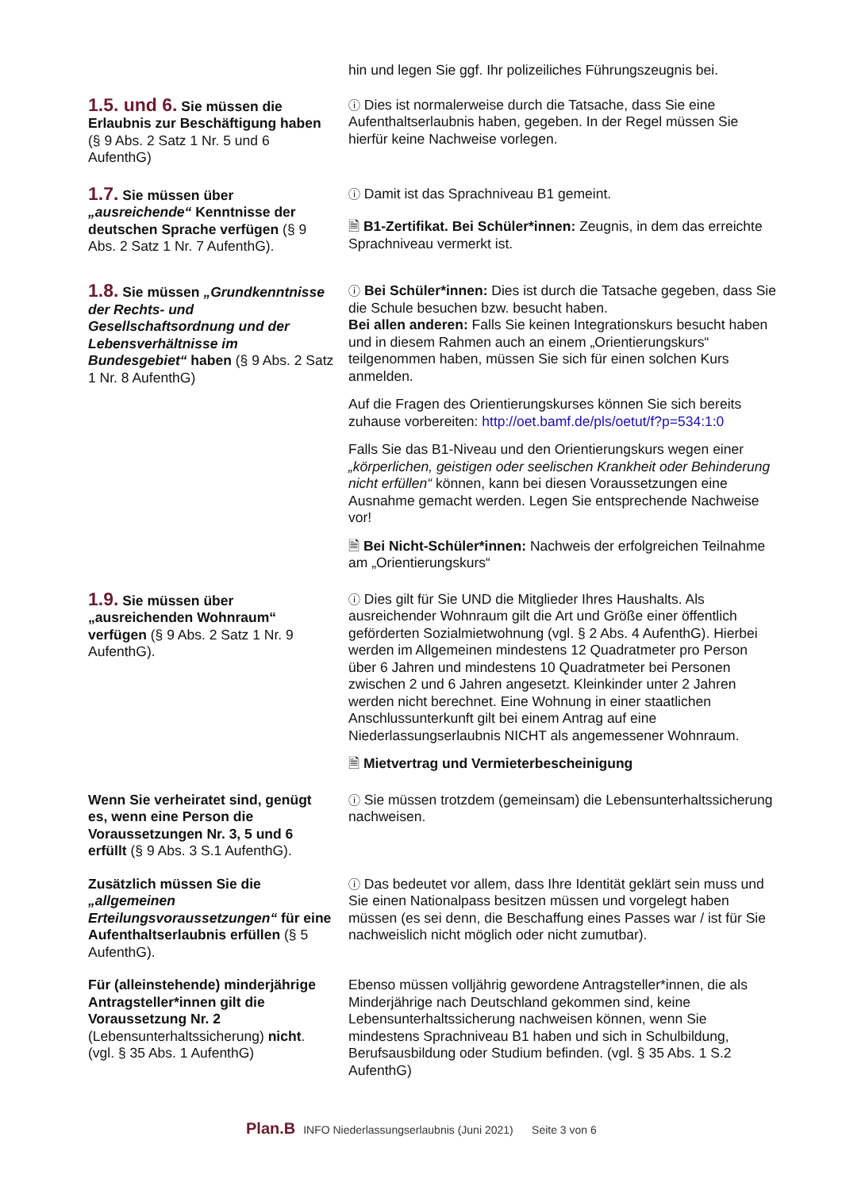hin und legen Sie ggf. Ihr polizeiliches Führungszeugnis bei.
1.5. und 6. Sie müssen die Erlaubnis zur Beschäftigung haben (§ 9 Abs. 2 Satz 1 Nr. 5 und 6 AufenthG)
ⓘ Dies ist normalerweise durch die Tatsache, dass Sie eine Aufenthaltserlaubnis haben, gegeben. In der Regel müssen Sie hierfür keine Nachweise vorlegen.
1.7. Sie müssen über „ausreichende“ Kenntnisse der deutschen Sprache verfügen (§ 9 Abs. 2 Satz 1 Nr. 7 AufenthG).
ⓘ Damit ist das Sprachniveau B1 gemeint.
🗎 B1-Zertifikat. Bei Schüler*innen: Zeugnis, in dem das erreichte Sprachniveau vermerkt ist.
1.8. Sie müssen „Grundkenntnisse der Rechts- und Gesellschaftsordnung und der Lebensverhältnisse im Bundesgebiet“ haben (§ 9 Abs. 2 Satz 1 Nr. 8 AufenthG)
ⓘ Bei Schüler*innen: Dies ist durch die Tatsache gegeben, dass Sie die Schule besuchen bzw. besucht haben.
Bei allen anderen: Falls Sie keinen Integrationskurs besucht haben und in diesem Rahmen auch an einem „Orientierungskurs“ teilgenommen haben, müssen Sie sich für einen solchen Kurs anmelden.
Auf die Fragen des Orientierungskurses können Sie sich bereits zuhause vorbereiten: http://oet.bamf.de/pls/oetut/f?p=534:1:0
Falls Sie das B1-Niveau und den Orientierungskurs wegen einer „körperlichen, geistigen oder seelischen Krankheit oder Behinderung nicht erfüllen“ können, kann bei diesen Voraussetzungen eine Ausnahme gemacht werden. Legen Sie entsprechende Nachweise vor!
🗎 Bei Nicht-Schüler*innen: Nachweis der erfolgreichen Teilnahme am „Orientierungskurs“
1.9. Sie müssen über „ausreichenden Wohnraum“ verfügen (§ 9 Abs. 2 Satz 1 Nr. 9 AufenthG).
ⓘ Dies gilt für Sie UND die Mitglieder Ihres Haushalts. Als ausreichender Wohnraum gilt die Art und Größe einer öffentlich geförderten Sozialmietwohnung (vgl. § 2 Abs. 4 AufenthG). Hierbei werden im Allgemeinen mindestens 12 Quadratmeter pro Person über 6 Jahren und mindestens 10 Quadratmeter bei Personen zwischen 2 und 6 Jahren angesetzt. Kleinkinder unter 2 Jahren werden nicht berechnet. Eine Wohnung in einer staatlichen Anschlussunterkunft gilt bei einem Antrag auf eine Niederlassungserlaubnis NICHT als angemessener Wohnraum.
🗎 Mietvertrag und Vermieterbescheinigung
Wenn Sie verheiratet sind, genügt es, wenn eine Person die Voraussetzungen Nr. 3, 5 und 6 erfüllt (§ 9 Abs. 3 S.1 AufenthG).
ⓘ Sie müssen trotzdem (gemeinsam) die Lebensunterhaltssicherung nachweisen.
Zusätzlich müssen Sie die „allgemeinen Erteilungsvoraussetzungen“ für eine Aufenthaltserlaubnis erfüllen (§ 5 AufenthG).
ⓘ Das bedeutet vor allem, dass Ihre Identität geklärt sein muss und Sie einen Nationalpass besitzen müssen und vorgelegt haben müssen (es sei denn, die Beschaffung eines Passes war / ist für Sie nachweislich nicht möglich oder nicht zumutbar).
Für (alleinstehende) minderjährige Antragsteller*innen gilt die Voraussetzung Nr. 2 (Lebensunterhaltssicherung) nicht. (vgl. § 35 Abs. 1 AufenthG)
Ebenso müssen volljährig gewordene Antragsteller*innen, die als Minderjährige nach Deutschland gekommen sind, keine Lebensunterhaltssicherung nachweisen können, wenn Sie mindestens Sprachniveau B1 haben und sich in Schulbildung, Berufsausbildung oder Studium befinden. (vgl. § 35 Abs. 1 S.2 AufenthG)
Plan.B INFO Niederlassungserlaubnis (Juni 2021) Seite 3 von 6